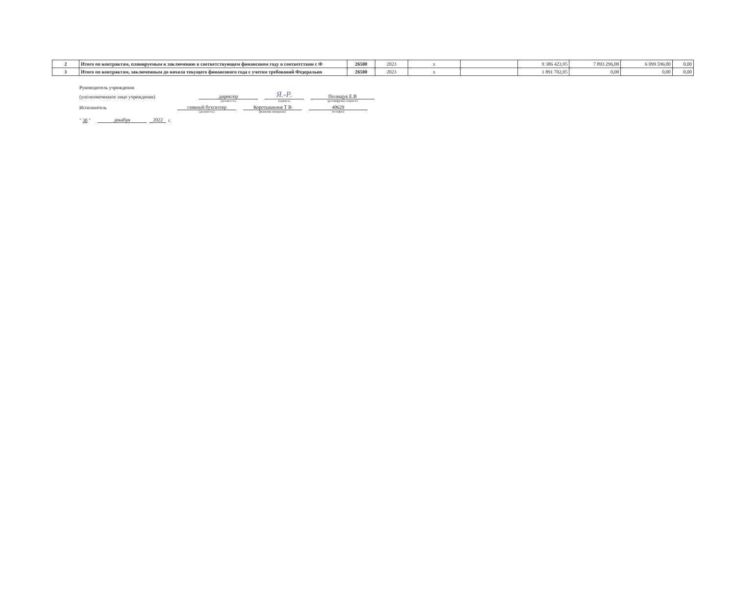| 2 | Итого по контрактам, планируемым к заключению в соответствующем финансовом году в соответствии с Ф | 26500 | 2023 | x | | 9 386 423,95 | 7 893 296,00 | 6 099 596,00 | 0,00 |
| 3 | Итого по контрактам, заключенным до начала текущего финансового года с учетом требований Федерально | 26500 | 2023 | x | | 1 891 702,05 | 0,00 | 0,00 | 0,00 |
Руководитель учреждения
(уполномоченное лицо учреждения) директор Я.-Р. Полищук Е.В
(должность) (подпись) (расшифровка подписи)
Исполнитель главный бухгалтер Коротышкина Т В 40629
(должность) (фамилия, инициалы) (телефон)
" 30 " декабря 2022 г.